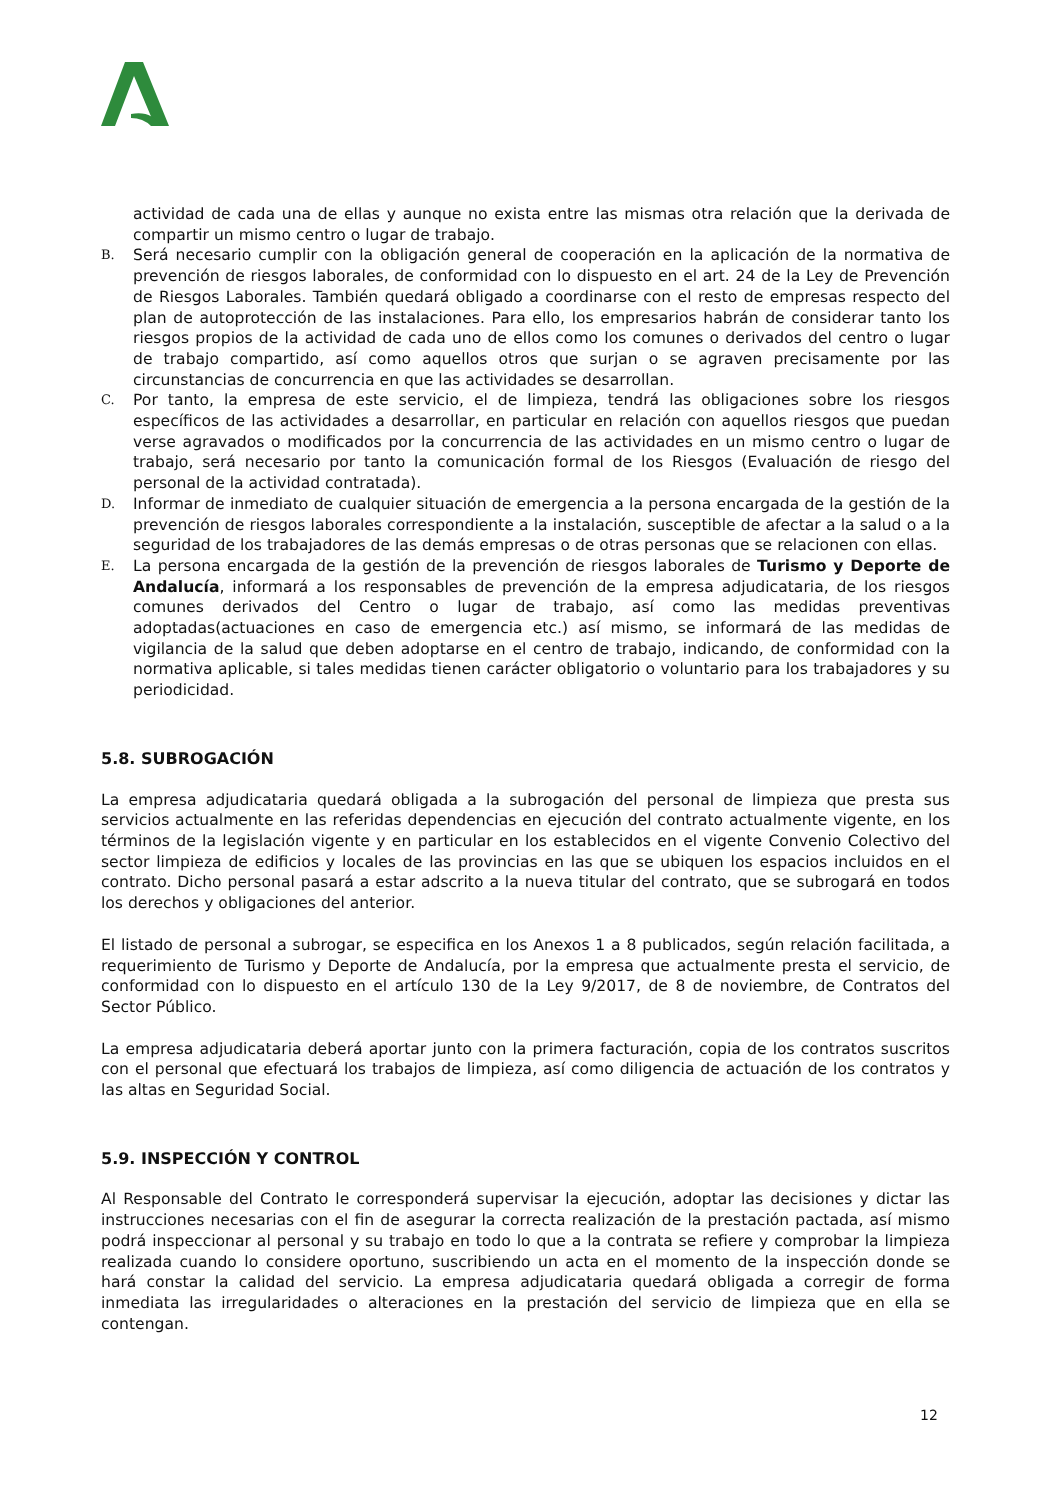actividad de cada una de ellas y aunque no exista entre las mismas otra relación que la derivada de compartir un mismo centro o lugar de trabajo.
B.
Será necesario cumplir con la obligación general de cooperación en la aplicación de la normativa de prevención de riesgos laborales, de conformidad con lo dispuesto en el art. 24 de la Ley de Prevención de Riesgos Laborales. También quedará obligado a coordinarse con el resto de empresas respecto del plan de autoprotección de las instalaciones. Para ello, los empresarios habrán de considerar tanto los riesgos propios de la actividad de cada uno de ellos como los comunes o derivados del centro o lugar de trabajo compartido, así como aquellos otros que surjan o se agraven precisamente por las circunstancias de concurrencia en que las actividades se desarrollan.
C.
Por tanto, la empresa de este servicio, el de limpieza, tendrá las obligaciones sobre los riesgos específicos de las actividades a desarrollar, en particular en relación con aquellos riesgos que puedan verse agravados o modificados por la concurrencia de las actividades en un mismo centro o lugar de trabajo, será necesario por tanto la comunicación formal de los Riesgos (Evaluación de riesgo del personal de la actividad contratada).
D.
Informar de inmediato de cualquier situación de emergencia a la persona encargada de la gestión de la prevención de riesgos laborales correspondiente a la instalación, susceptible de afectar a la salud o a la seguridad de los trabajadores de las demás empresas o de otras personas que se relacionen con ellas.
E.
La persona encargada de la gestión de la prevención de riesgos laborales de Turismo y Deporte de Andalucía, informará a los responsables de prevención de la empresa adjudicataria, de los riesgos comunes derivados del Centro o lugar de trabajo, así como las medidas preventivas adoptadas(actuaciones en caso de emergencia etc.) así mismo, se informará de las medidas de vigilancia de la salud que deben adoptarse en el centro de trabajo, indicando, de conformidad con la normativa aplicable, si tales medidas tienen carácter obligatorio o voluntario para los trabajadores y su periodicidad.
5.8. SUBROGACIÓN
La empresa adjudicataria quedará obligada a la subrogación del personal de limpieza que presta sus servicios actualmente en las referidas dependencias en ejecución del contrato actualmente vigente, en los términos de la legislación vigente y en particular en los establecidos en el vigente Convenio Colectivo del sector limpieza de edificios y locales de las provincias en las que se ubiquen los espacios incluidos en el contrato. Dicho personal pasará a estar adscrito a la nueva titular del contrato, que se subrogará en todos los derechos y obligaciones del anterior.
El listado de personal a subrogar, se especifica en los Anexos 1 a 8 publicados, según relación facilitada, a requerimiento de Turismo y Deporte de Andalucía, por la empresa que actualmente presta el servicio, de conformidad con lo dispuesto en el artículo 130 de la Ley 9/2017, de 8 de noviembre, de Contratos del Sector Público.
La empresa adjudicataria deberá aportar junto con la primera facturación, copia de los contratos suscritos con el personal que efectuará los trabajos de limpieza, así como diligencia de actuación de los contratos y las altas en Seguridad Social.
5.9. INSPECCIÓN Y CONTROL
Al Responsable del Contrato le corresponderá supervisar la ejecución, adoptar las decisiones y dictar las instrucciones necesarias con el fin de asegurar la correcta realización de la prestación pactada, así mismo podrá inspeccionar al personal y su trabajo en todo lo que a la contrata se refiere y comprobar la limpieza realizada cuando lo considere oportuno, suscribiendo un acta en el momento de la inspección donde se hará constar la calidad del servicio. La empresa adjudicataria quedará obligada a corregir de forma inmediata las irregularidades o alteraciones en la prestación del servicio de limpieza que en ella se contengan.
12